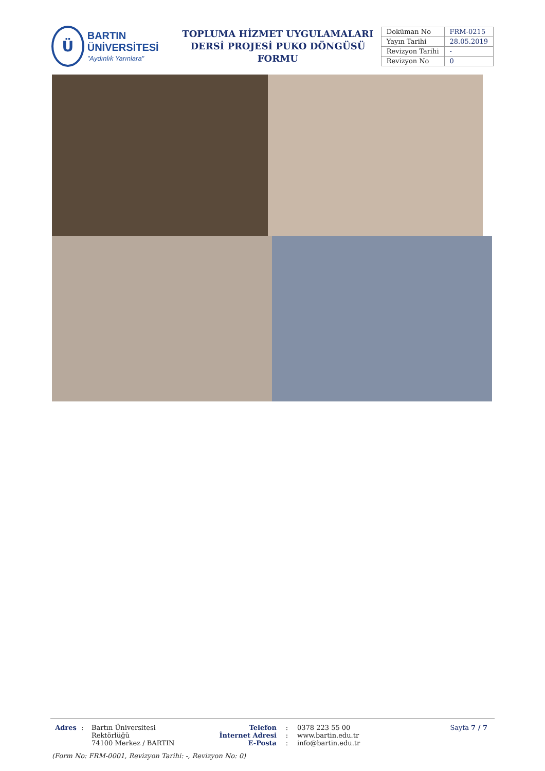Ü
BARTIN ÜNİVERSİTESİ
"Aydınlık Yarınlara"
TOPLUMA HİZMET UYGULAMALARI
DERSİ PROJESİ PUKO DÖNGÜSÜ FORMU
| Doküman No | FRM-0215 |
| Yayın Tarihi | 28.05.2019 |
| Revizyon Tarihi | - |
| Revizyon No | 0 |
Adres : Bartın Üniversitesi Rektörlüğü
74100 Merkez / BARTIN
Telefon
İnternet Adresi
E-Posta
:
:
:
0378 223 55 00
www.bartin.edu.tr
info@bartin.edu.tr
Sayfa 7 / 7
(Form No: FRM-0001, Revizyon Tarihi: -, Revizyon No: 0)